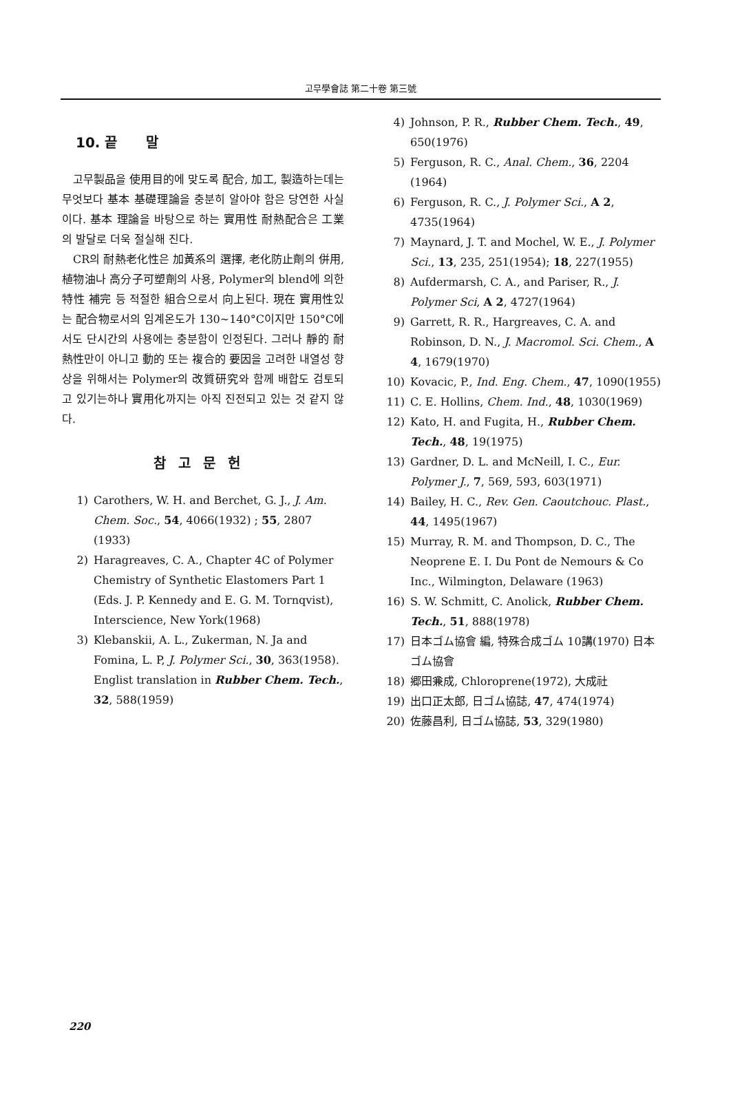고무學會誌 第二十卷 第三號
10. 끝 말
고무製品을 使用目的에 맞도록 配合, 加工, 製造하는데는 무엇보다 基本 基礎理論을 충분히 알아야 함은 당연한 사실이다. 基本 理論을 바탕으로 하는 實用性 耐熱配合은 工業의 발달로 더욱 절실해 진다.
CR의 耐熱老化性은 加黃系의 選擇, 老化防止劑의 併用, 植物油나 高分子可塑劑의 사용, Polymer의 blend에 의한 特性 補完 등 적절한 組合으로서 向上된다. 現在 實用性있는 配合物로서의 임계온도가 130~140°C이지만 150°C에서도 단시간의 사용에는 충분함이 인정된다. 그러나 靜的 耐熱性만이 아니고 動的 또는 複合的 要因을 고려한 내열성 향상을 위해서는 Polymer의 改質研究와 함께 배합도 검토되고 있기는하나 實用化까지는 아직 진전되고 있는 것 같지 않다.
참고문헌
1) Carothers, W. H. and Berchet, G. J., J. Am. Chem. Soc., 54, 4066(1932) ; 55, 2807 (1933)
2) Haragreaves, C. A., Chapter 4C of Polymer Chemistry of Synthetic Elastomers Part 1 (Eds. J. P. Kennedy and E. G. M. Tornqvist), Interscience, New York(1968)
3) Klebanskii, A. L., Zukerman, N. Ja and Fomina, L. P, J. Polymer Sci., 30, 363(1958).
Englist translation in Rubber Chem. Tech., 32, 588(1959)
4) Johnson, P. R., Rubber Chem. Tech., 49, 650(1976)
5) Ferguson, R. C., Anal. Chem., 36, 2204 (1964)
6) Ferguson, R. C., J. Polymer Sci., A 2, 4735(1964)
7) Maynard, J. T. and Mochel, W. E., J. Polymer Sci., 13, 235, 251(1954); 18, 227(1955)
8) Aufdermarsh, C. A., and Pariser, R., J. Polymer Sci, A 2, 4727(1964)
9) Garrett, R. R., Hargreaves, C. A. and Robinson, D. N., J. Macromol. Sci. Chem., A 4, 1679(1970)
10) Kovacic, P., Ind. Eng. Chem., 47, 1090(1955)
11) C. E. Hollins, Chem. Ind., 48, 1030(1969)
12) Kato, H. and Fugita, H., Rubber Chem. Tech., 48, 19(1975)
13) Gardner, D. L. and McNeill, I. C., Eur. Polymer J., 7, 569, 593, 603(1971)
14) Bailey, H. C., Rev. Gen. Caoutchouc. Plast., 44, 1495(1967)
15) Murray, R. M. and Thompson, D. C., The Neoprene E. I. Du Pont de Nemours & Co Inc., Wilmington, Delaware (1963)
16) S. W. Schmitt, C. Anolick, Rubber Chem. Tech., 51, 888(1978)
17) 日本ゴム協會 編, 特殊合成ゴム 10講(1970) 日本ゴム協會
18) 郷田兼成, Chloroprene(1972), 大成社
19) 出口正太郎, 日ゴム協誌, 47, 474(1974)
20) 佐藤昌利, 日ゴム協誌, 53, 329(1980)
220